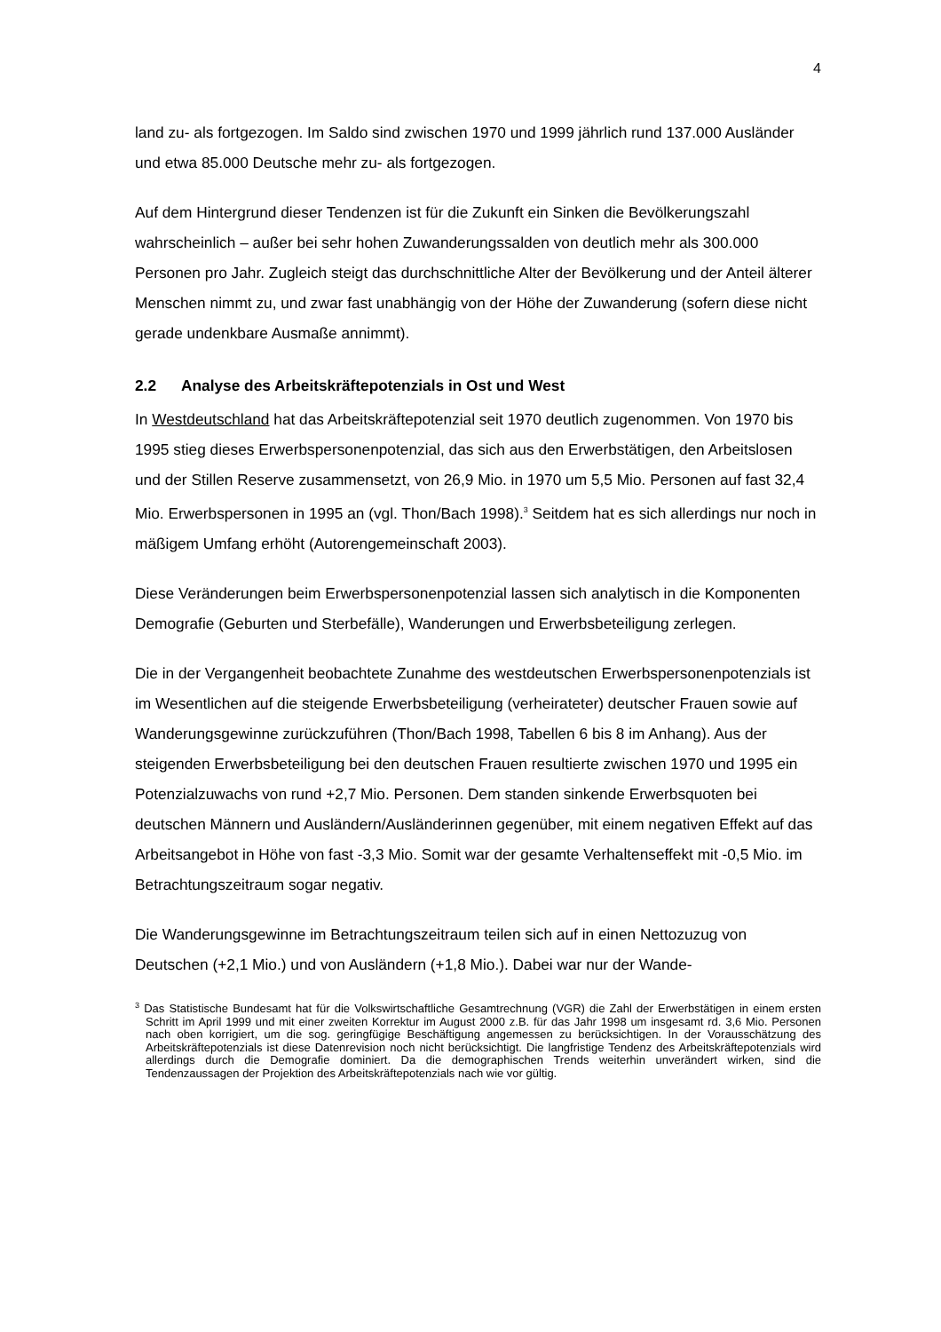4
land zu- als fortgezogen. Im Saldo sind zwischen 1970 und 1999 jährlich rund 137.000 Ausländer und etwa 85.000 Deutsche mehr zu- als fortgezogen.
Auf dem Hintergrund dieser Tendenzen ist für die Zukunft ein Sinken die Bevölkerungszahl wahrscheinlich – außer bei sehr hohen Zuwanderungssalden von deutlich mehr als 300.000 Personen pro Jahr. Zugleich steigt das durchschnittliche Alter der Bevölkerung und der Anteil älterer Menschen nimmt zu, und zwar fast unabhängig von der Höhe der Zuwanderung (sofern diese nicht gerade undenkbare Ausmaße annimmt).
2.2 Analyse des Arbeitskräftepotenzials in Ost und West
In Westdeutschland hat das Arbeitskräftepotenzial seit 1970 deutlich zugenommen. Von 1970 bis 1995 stieg dieses Erwerbspersonenpotenzial, das sich aus den Erwerbstätigen, den Arbeitslosen und der Stillen Reserve zusammensetzt, von 26,9 Mio. in 1970 um 5,5 Mio. Personen auf fast 32,4 Mio. Erwerbspersonen in 1995 an (vgl. Thon/Bach 1998).<sup>3</sup> Seitdem hat es sich allerdings nur noch in mäßigem Umfang erhöht (Autorengemeinschaft 2003).
Diese Veränderungen beim Erwerbspersonenpotenzial lassen sich analytisch in die Komponenten Demografie (Geburten und Sterbefälle), Wanderungen und Erwerbsbeteiligung zerlegen.
Die in der Vergangenheit beobachtete Zunahme des westdeutschen Erwerbspersonenpotenzials ist im Wesentlichen auf die steigende Erwerbsbeteiligung (verheirateter) deutscher Frauen sowie auf Wanderungsgewinne zurückzuführen (Thon/Bach 1998, Tabellen 6 bis 8 im Anhang). Aus der steigenden Erwerbsbeteiligung bei den deutschen Frauen resultierte zwischen 1970 und 1995 ein Potenzialzuwachs von rund +2,7 Mio. Personen. Dem standen sinkende Erwerbsquoten bei deutschen Männern und Ausländern/Ausländerinnen gegenüber, mit einem negativen Effekt auf das Arbeitsangebot in Höhe von fast -3,3 Mio. Somit war der gesamte Verhaltenseffekt mit -0,5 Mio. im Betrachtungszeitraum sogar negativ.
Die Wanderungsgewinne im Betrachtungszeitraum teilen sich auf in einen Nettozuzug von Deutschen (+2,1 Mio.) und von Ausländern (+1,8 Mio.). Dabei war nur der Wande-
<sup>3</sup> Das Statistische Bundesamt hat für die Volkswirtschaftliche Gesamtrechnung (VGR) die Zahl der Erwerbstätigen in einem ersten Schritt im April 1999 und mit einer zweiten Korrektur im August 2000 z.B. für das Jahr 1998 um insgesamt rd. 3,6 Mio. Personen nach oben korrigiert, um die sog. geringfügige Beschäftigung angemessen zu berücksichtigen. In der Vorausschätzung des Arbeitskräftepotenzials ist diese Datenrevision noch nicht berücksichtigt. Die langfristige Tendenz des Arbeitskräftepotenzials wird allerdings durch die Demografie dominiert. Da die demographischen Trends weiterhin unverändert wirken, sind die Tendenzaussagen der Projektion des Arbeitskräftepotenzials nach wie vor gültig.